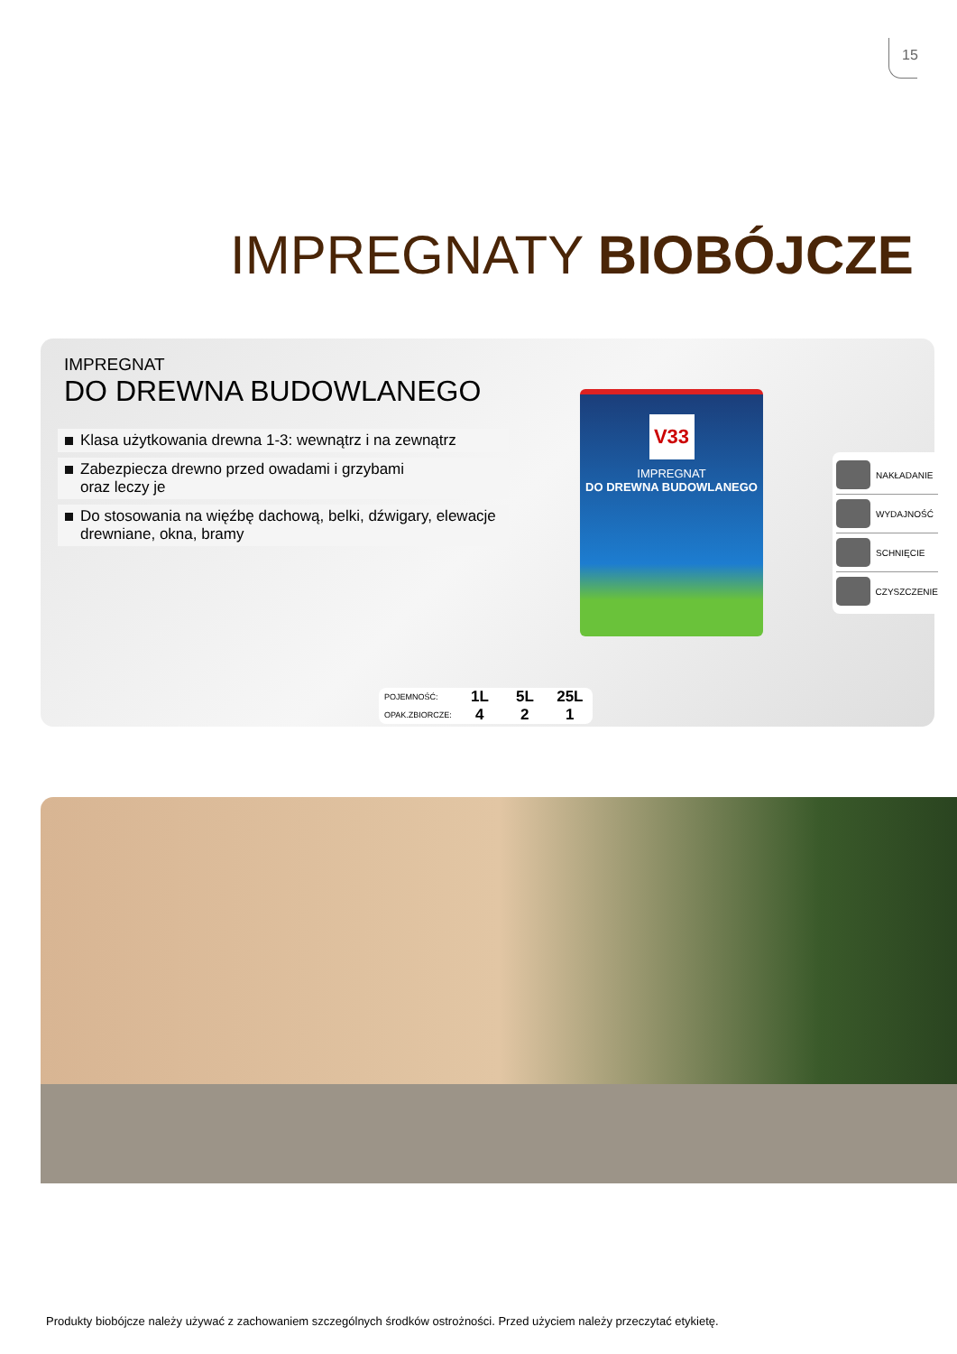15
IMPREGNATY BIOBÓJCZE
IMPREGNAT
DO DREWNA BUDOWLANEGO
Klasa użytkowania drewna 1-3: wewnątrz i na zewnątrz
Zabezpiecza drewno przed owadami i grzybami
oraz leczy je
Do stosowania na więźbę dachową, belki, dźwigary, elewacje drewniane, okna, bramy
V33
IMPREGNAT
DO DREWNA BUDOWLANEGO
NAKŁADANIE
WYDAJNOŚĆ
SCHNIĘCIE
CZYSZCZENIE
| POJEMNOŚĆ: | 1L | 5L | 25L |
| OPAK.ZBIORCZE: | 4 | 2 | 1 |
Produkty biobójcze należy używać z zachowaniem szczególnych środków ostrożności. Przed użyciem należy przeczytać etykietę.